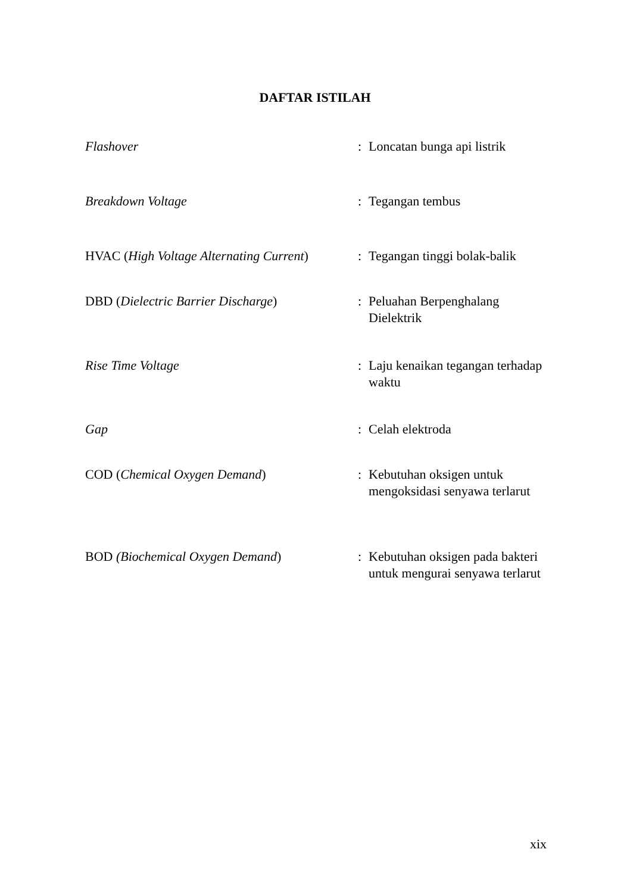DAFTAR ISTILAH
Flashover : Loncatan bunga api listrik
Breakdown Voltage : Tegangan tembus
HVAC (High Voltage Alternating Current)
: Tegangan tinggi bolak-balik
DBD (Dielectric Barrier Discharge) : Peluahan Berpenghalang Dielektrik
Rise Time Voltage : Laju kenaikan tegangan terhadap waktu
Gap : Celah elektroda
COD (Chemical Oxygen Demand) : Kebutuhan oksigen untuk mengoksidasi senyawa terlarut
BOD (Biochemical Oxygen Demand) : Kebutuhan oksigen pada bakteri untuk mengurai senyawa terlarut
xix